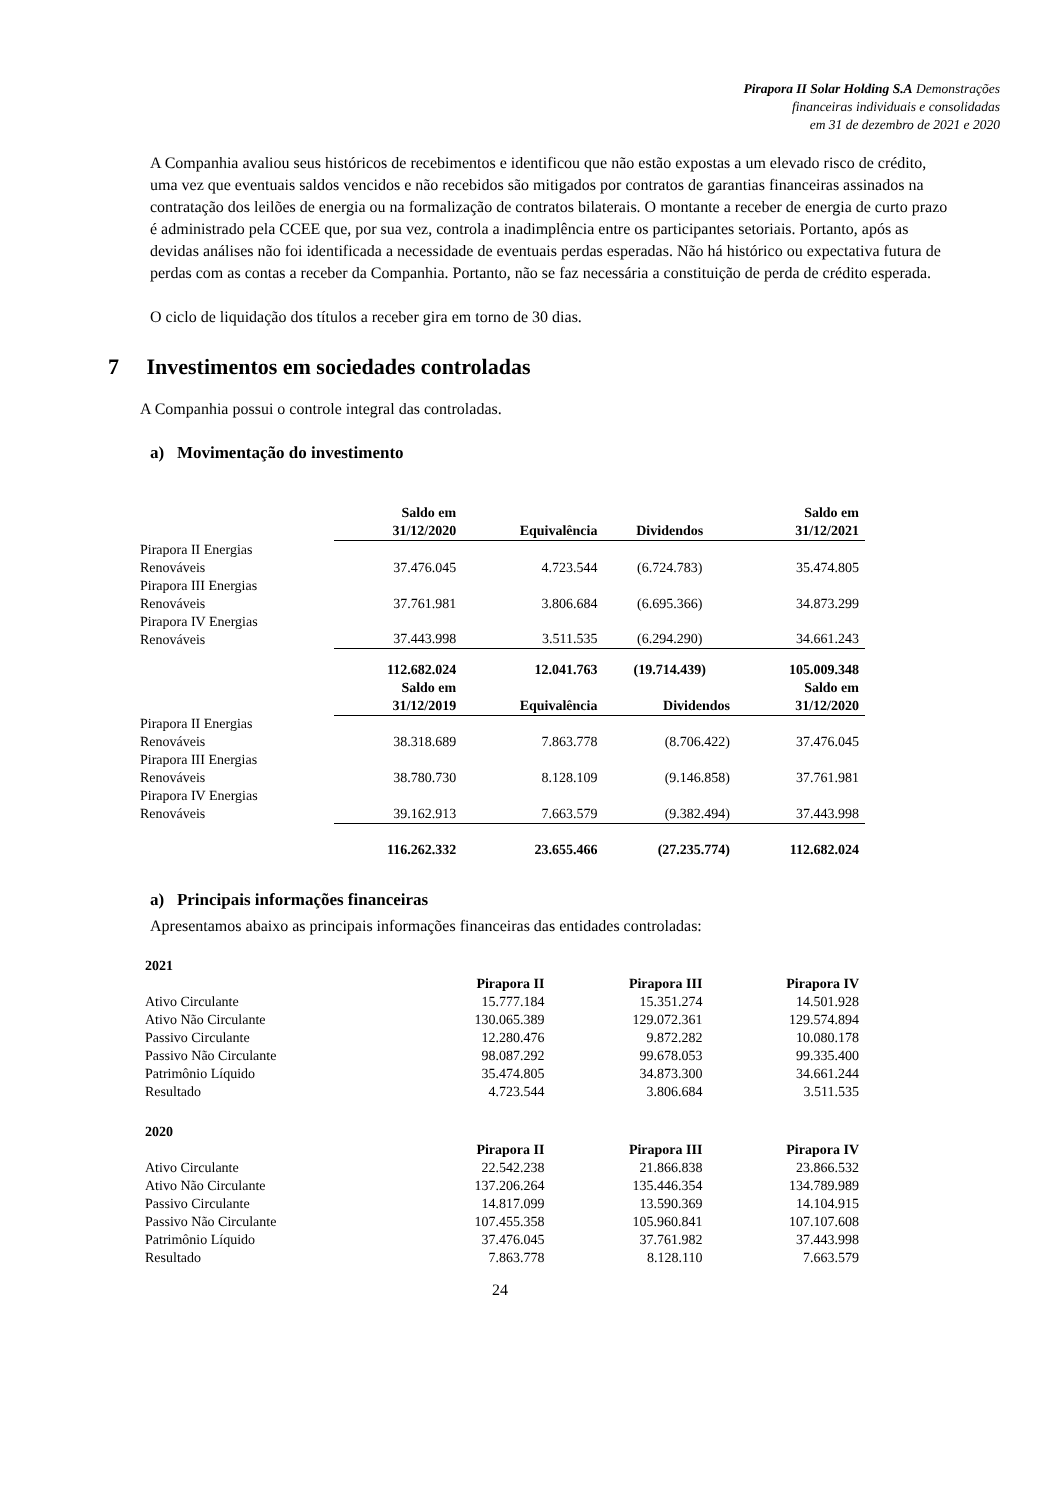Pirapora II Solar Holding S.A Demonstrações
financeiras individuais e consolidadas
em 31 de dezembro de 2021 e 2020
A Companhia avaliou seus históricos de recebimentos e identificou que não estão expostas a um elevado risco de crédito, uma vez que eventuais saldos vencidos e não recebidos são mitigados por contratos de garantias financeiras assinados na contratação dos leilões de energia ou na formalização de contratos bilaterais. O montante a receber de energia de curto prazo é administrado pela CCEE que, por sua vez, controla a inadimplência entre os participantes setoriais. Portanto, após as devidas análises não foi identificada a necessidade de eventuais perdas esperadas. Não há histórico ou expectativa futura de perdas com as contas a receber da Companhia. Portanto, não se faz necessária a constituição de perda de crédito esperada.
O ciclo de liquidação dos títulos a receber gira em torno de 30 dias.
7 Investimentos em sociedades controladas
A Companhia possui o controle integral das controladas.
a) Movimentação do investimento
| | Saldo em 31/12/2020 | Equivalência | Dividendos | Saldo em 31/12/2021 |
| Pirapora II Energias Renováveis | 37.476.045 | 4.723.544 | (6.724.783) | 35.474.805 |
| Pirapora III Energias Renováveis | 37.761.981 | 3.806.684 | (6.695.366) | 34.873.299 |
| Pirapora IV Energias Renováveis | 37.443.998 | 3.511.535 | (6.294.290) | 34.661.243 |
| | 112.682.024 | 12.041.763 | (19.714.439) | 105.009.348 |
| | Saldo em 31/12/2019 | Equivalência | Dividendos | Saldo em 31/12/2020 |
| Pirapora II Energias Renováveis | 38.318.689 | 7.863.778 | (8.706.422) | 37.476.045 |
| Pirapora III Energias Renováveis | 38.780.730 | 8.128.109 | (9.146.858) | 37.761.981 |
| Pirapora IV Energias Renováveis | 39.162.913 | 7.663.579 | (9.382.494) | 37.443.998 |
| | 116.262.332 | 23.655.466 | (27.235.774) | 112.682.024 |
a) Principais informações financeiras
Apresentamos abaixo as principais informações financeiras das entidades controladas:
| 2021 | | | |
| | Pirapora II | Pirapora III | Pirapora IV |
| Ativo Circulante | 15.777.184 | 15.351.274 | 14.501.928 |
| Ativo Não Circulante | 130.065.389 | 129.072.361 | 129.574.894 |
| Passivo Circulante | 12.280.476 | 9.872.282 | 10.080.178 |
| Passivo Não Circulante | 98.087.292 | 99.678.053 | 99.335.400 |
| Patrimônio Líquido | 35.474.805 | 34.873.300 | 34.661.244 |
| Resultado | 4.723.544 | 3.806.684 | 3.511.535 |
| 2020 | | | |
| | Pirapora II | Pirapora III | Pirapora IV |
| Ativo Circulante | 22.542.238 | 21.866.838 | 23.866.532 |
| Ativo Não Circulante | 137.206.264 | 135.446.354 | 134.789.989 |
| Passivo Circulante | 14.817.099 | 13.590.369 | 14.104.915 |
| Passivo Não Circulante | 107.455.358 | 105.960.841 | 107.107.608 |
| Patrimônio Líquido | 37.476.045 | 37.761.982 | 37.443.998 |
| Resultado | 7.863.778 | 8.128.110 | 7.663.579 |
24